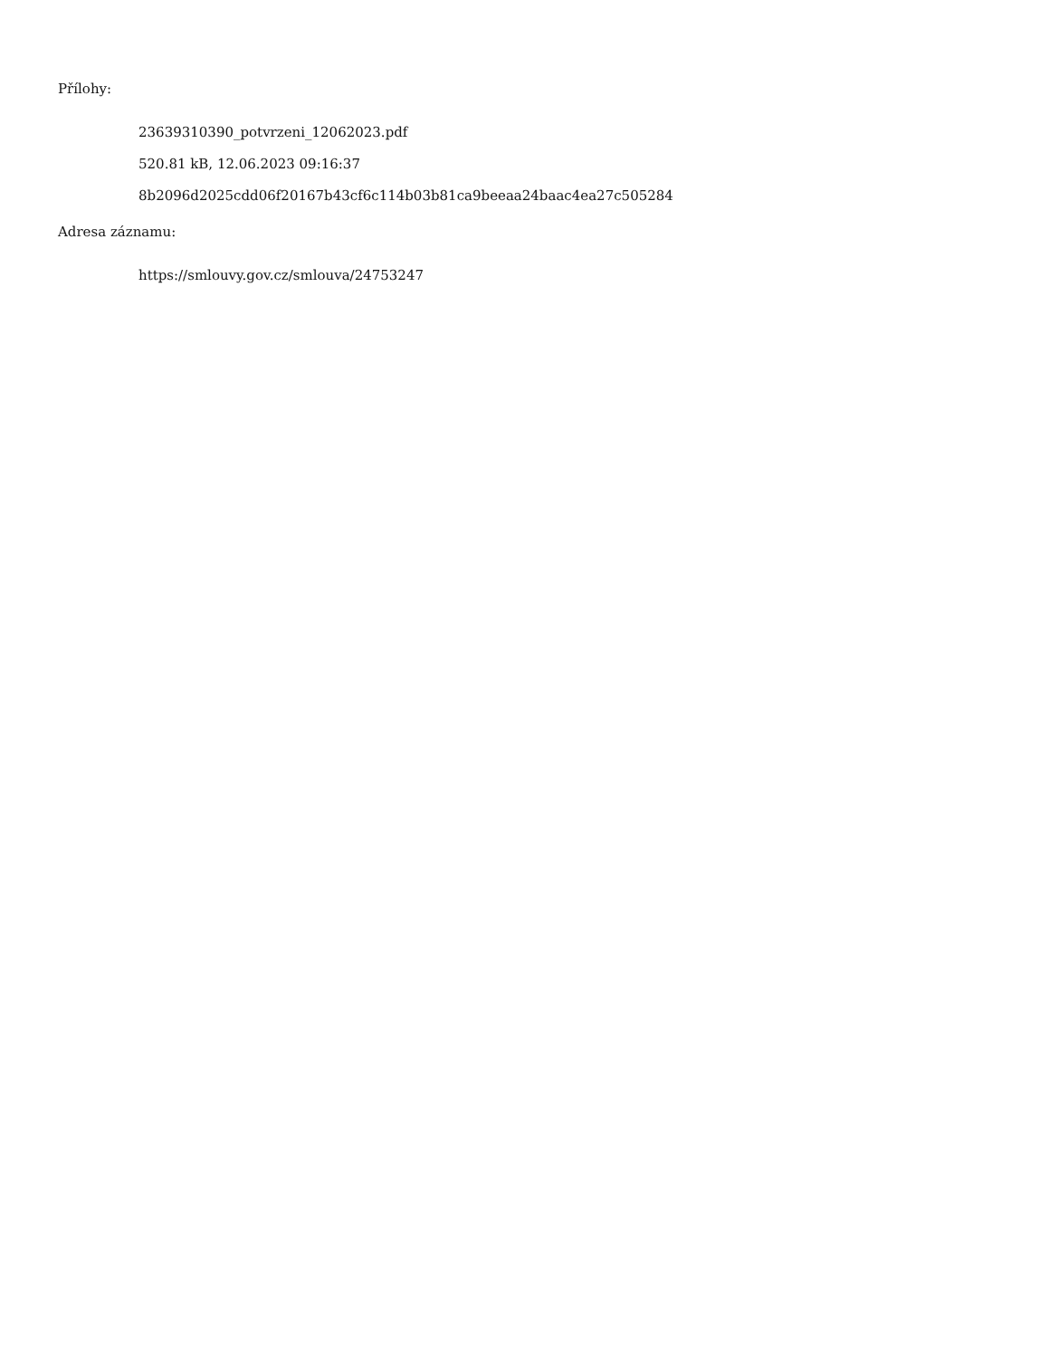Přílohy:
23639310390_potvrzeni_12062023.pdf
520.81 kB, 12.06.2023 09:16:37
8b2096d2025cdd06f20167b43cf6c114b03b81ca9beeaa24baac4ea27c505284
Adresa záznamu:
https://smlouvy.gov.cz/smlouva/24753247